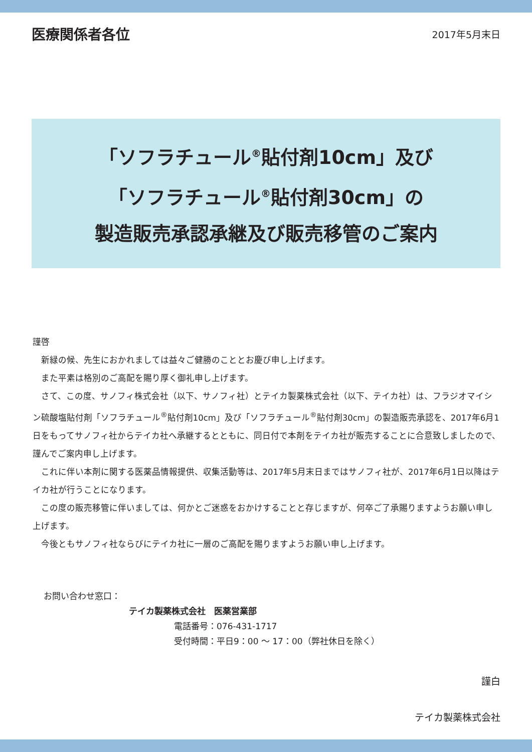医療関係者各位
2017年5月末日
「ソフラチュール<sup>®</sup>貼付剤10cm」及び
「ソフラチュール<sup>®</sup>貼付剤30cm」の
製造販売承認承継及び販売移管のご案内
謹啓
新緑の候、先生におかれましては益々ご健勝のこととお慶び申し上げます。
また平素は格別のご高配を賜り厚く御礼申し上げます。
さて、この度、サノフィ株式会社（以下、サノフィ社）とテイカ製薬株式会社（以下、テイカ社）は、フラジオマイシン硫酸塩貼付剤「ソフラチュール<sup>®</sup>貼付剤10cm」及び「ソフラチュール<sup>®</sup>貼付剤30cm」の製造販売承認を、2017年6月1日をもってサノフィ社からテイカ社へ承継するとともに、同日付で本剤をテイカ社が販売することに合意致しましたので、謹んでご案内申し上げます。
これに伴い本剤に関する医薬品情報提供、収集活動等は、2017年5月末日まではサノフィ社が、2017年6月1日以降はテイカ社が行うことになります。
この度の販売移管に伴いましては、何かとご迷惑をおかけすることと存じますが、何卒ご了承賜りますようお願い申し上げます。
今後ともサノフィ社ならびにテイカ社に一層のご高配を賜りますようお願い申し上げます。
お問い合わせ窓口：
テイカ製薬株式会社　医薬営業部
電話番号：076-431-1717
受付時間：平日9：00 ～ 17：00（弊社休日を除く）
謹白
テイカ製薬株式会社